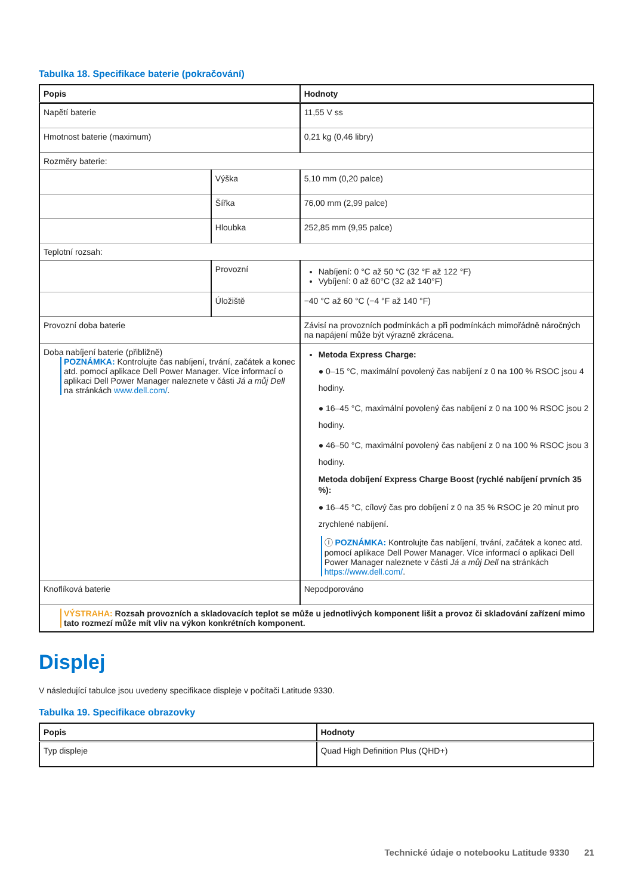Tabulka 18. Specifikace baterie (pokračování)
| Popis | | Hodnoty |
| --- | --- | --- |
| Napětí baterie | | 11,55 V ss |
| Hmotnost baterie (maximum) | | 0,21 kg (0,46 libry) |
| Rozměry baterie: | | |
| | Výška | 5,10 mm (0,20 palce) |
| | Šířka | 76,00 mm (2,99 palce) |
| | Hloubka | 252,85 mm (9,95 palce) |
| Teplotní rozsah: | | |
| | Provozní | Nabíjení: 0 °C až 50 °C (32 °F až 122 °F) Vybíjení: 0 až 60°C (32 až 140°F) |
| | Úložiště | −40 °C až 60 °C (−4 °F až 140 °F) |
| Provozní doba baterie | | Závisí na provozních podmínkách a při podmínkách mimořádně náročných na napájení může být výrazně zkrácena. |
| Doba nabíjení baterie (přibližně) POZNÁMKA: Kontrolujte čas nabíjení, trvání, začátek a konec atd. pomocí aplikace Dell Power Manager. Více informací o aplikaci Dell Power Manager naleznete v části Já a můj Dell na stránkách www.dell.com/ . | | Metoda Express Charge: ● 0–15 °C, maximální povolený čas nabíjení z 0 na 100 % RSOC jsou 4 hodiny. ● 16–45 °C, maximální povolený čas nabíjení z 0 na 100 % RSOC jsou 2 hodiny. ● 46–50 °C, maximální povolený čas nabíjení z 0 na 100 % RSOC jsou 3 hodiny. Metoda dobíjení Express Charge Boost (rychlé nabíjení prvních 35 %): ● 16–45 °C, cílový čas pro dobíjení z 0 na 35 % RSOC je 20 minut pro zrychlené nabíjení. ⓘ POZNÁMKA: Kontrolujte čas nabíjení, trvání, začátek a konec atd. pomocí aplikace Dell Power Manager. Více informací o aplikaci Dell Power Manager naleznete v části Já a můj Dell na stránkách https://www.dell.com/ . |
| Knoflíková baterie | | Nepodporováno |
| VÝSTRAHA: Rozsah provozních a skladovacích teplot se může u jednotlivých komponent lišit a provoz či skladování zařízení mimo tato rozmezí může mít vliv na výkon konkrétních komponent. | | |
Displej
V následující tabulce jsou uvedeny specifikace displeje v počítači Latitude 9330.
Tabulka 19. Specifikace obrazovky
| Popis | Hodnoty |
| --- | --- |
| Typ displeje | Quad High Definition Plus (QHD+) |
Technické údaje o notebooku Latitude 9330 21